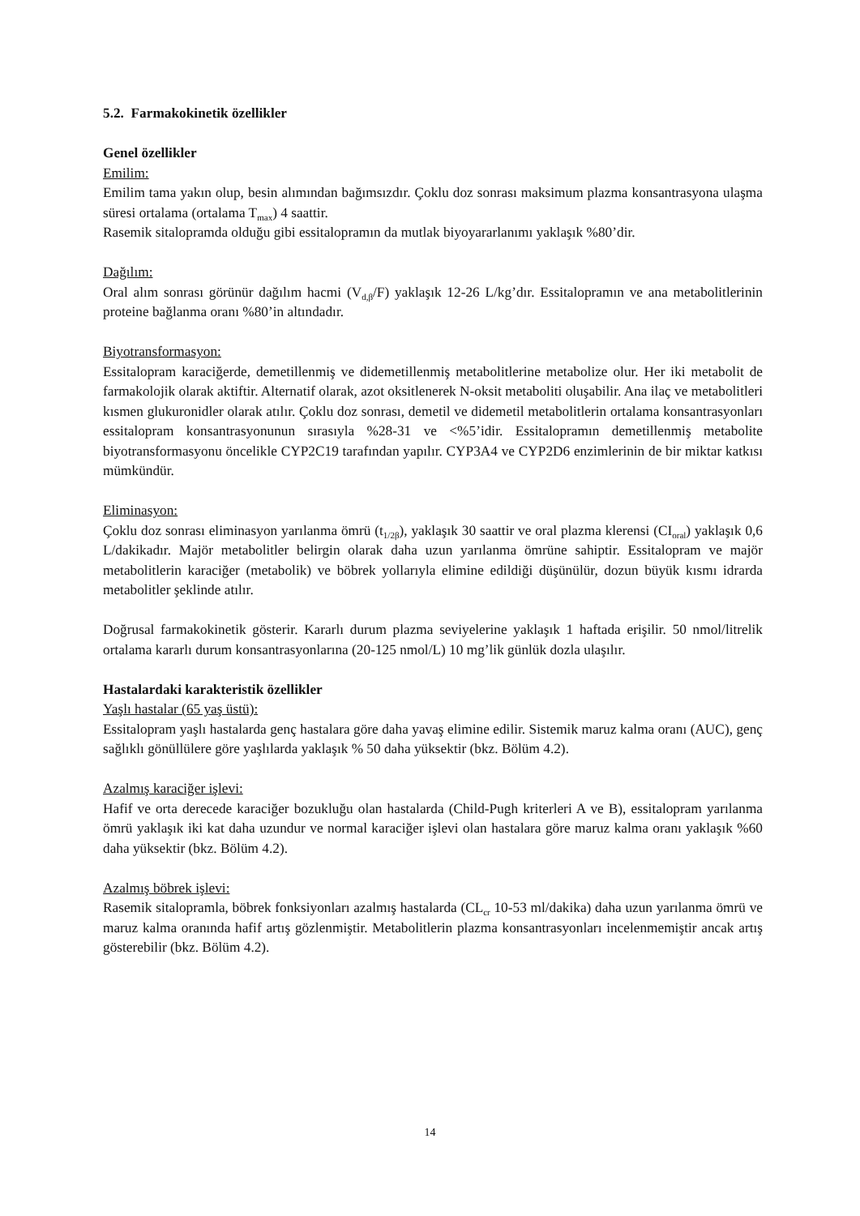5.2. Farmakokinetik özellikler
Genel özellikler
Emilim:
Emilim tama yakın olup, besin alımından bağımsızdır. Çoklu doz sonrası maksimum plazma konsantrasyona ulaşma süresi ortalama (ortalama T<sub>max</sub>) 4 saattir.
Rasemik sitalopramda olduğu gibi essitalopramın da mutlak biyoyararlanımı yaklaşık %80’dir.
Dağılım:
Oral alım sonrası görünür dağılım hacmi (V<sub>d,β</sub>/F) yaklaşık 12-26 L/kg’dır. Essitalopramın ve ana metabolitlerinin proteine bağlanma oranı %80’in altındadır.
Biyotransformasyon:
Essitalopram karaciğerde, demetillenmiş ve didemetillenmiş metabolitlerine metabolize olur. Her iki metabolit de farmakolojik olarak aktiftir. Alternatif olarak, azot oksitlenerek N-oksit metaboliti oluşabilir. Ana ilaç ve metabolitleri kısmen glukuronidler olarak atılır. Çoklu doz sonrası, demetil ve didemetil metabolitlerin ortalama konsantrasyonları essitalopram konsantrasyonunun sırasıyla %28-31 ve <%5’idir. Essitalopramın demetillenmiş metabolite biyotransformasyonu öncelikle CYP2C19 tarafından yapılır. CYP3A4 ve CYP2D6 enzimlerinin de bir miktar katkısı mümkündür.
Eliminasyon:
Çoklu doz sonrası eliminasyon yarılanma ömrü (t<sub>1/2β</sub>), yaklaşık 30 saattir ve oral plazma klerensi (CI<sub>oral</sub>) yaklaşık 0,6 L/dakikadır. Majör metabolitler belirgin olarak daha uzun yarılanma ömrüne sahiptir. Essitalopram ve majör metabolitlerin karaciğer (metabolik) ve böbrek yollarıyla elimine edildiği düşünülür, dozun büyük kısmı idrarda metabolitler şeklinde atılır.
Doğrusal farmakokinetik gösterir. Kararlı durum plazma seviyelerine yaklaşık 1 haftada erişilir. 50 nmol/litrelik ortalama kararlı durum konsantrasyonlarına (20-125 nmol/L) 10 mg’lik günlük dozla ulaşılır.
Hastalardaki karakteristik özellikler
Yaşlı hastalar (65 yaş üstü):
Essitalopram yaşlı hastalarda genç hastalara göre daha yavaş elimine edilir. Sistemik maruz kalma oranı (AUC), genç sağlıklı gönüllülere göre yaşlılarda yaklaşık % 50 daha yüksektir (bkz. Bölüm 4.2).
Azalmış karaciğer işlevi:
Hafif ve orta derecede karaciğer bozukluğu olan hastalarda (Child-Pugh kriterleri A ve B), essitalopram yarılanma ömrü yaklaşık iki kat daha uzundur ve normal karaciğer işlevi olan hastalara göre maruz kalma oranı yaklaşık %60 daha yüksektir (bkz. Bölüm 4.2).
Azalmış böbrek işlevi:
Rasemik sitalopramla, böbrek fonksiyonları azalmış hastalarda (CL<sub>cr</sub> 10-53 ml/dakika) daha uzun yarılanma ömrü ve maruz kalma oranında hafif artış gözlenmiştir. Metabolitlerin plazma konsantrasyonları incelenmemiştir ancak artış gösterebilir (bkz. Bölüm 4.2).
14